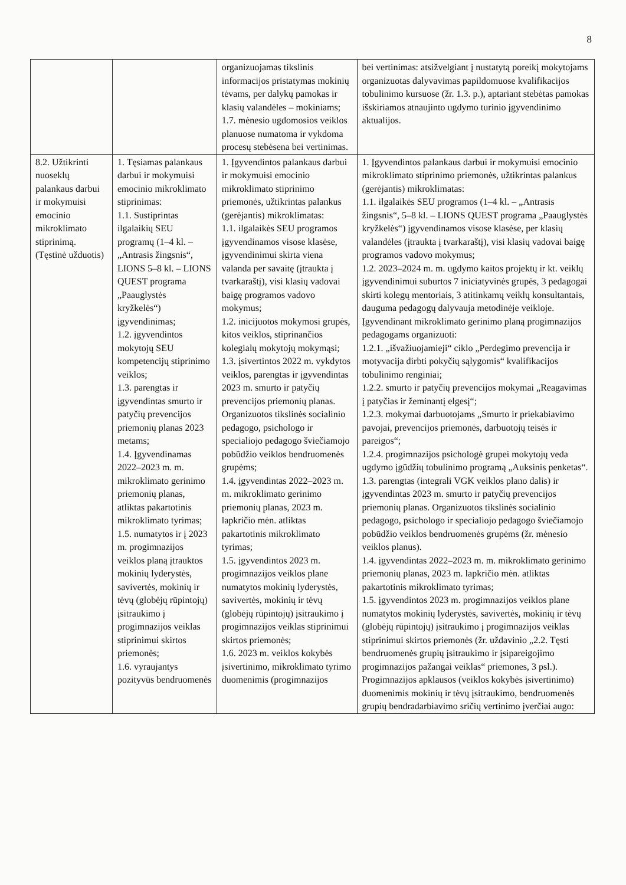8
| | | organizuojamas tikslinis informacijos pristatymas mokinių tėvams, per dalykų pamokas ir klasių valandėles – mokiniams; 1.7. mėnesio ugdomosios veiklos planuose numatoma ir vykdoma procesų stebėsena bei vertinimas. | bei vertinimas: atsižvelgiant į nustatytą poreikį mokytojams organizuotas dalyvavimas papildomuose kvalifikacijos tobulinimo kursuose (žr. 1.3. p.), aptariant stebėtas pamokas išskiriamos atnaujinto ugdymo turinio įgyvendinimo aktualijos. |
| 8.2. Užtikrinti nuoseklų palankaus darbui ir mokymuisi emocinio mikroklimato stiprinimą. (Tęstinė užduotis) | 1. Tęsiamas palankaus darbui ir mokymuisi emocinio mikroklimato stiprinimas: 1.1. Sustiprintas ilgalaikių SEU programų (1–4 kl. – „Antrasis žingsnis“, LIONS 5–8 kl. – LIONS QUEST programa „Paauglystės kryžkelės“) įgyvendinimas; 1.2. įgyvendintos mokytojų SEU kompetencijų stiprinimo veiklos; 1.3. parengtas ir įgyvendintas smurto ir patyčių prevencijos priemonių planas 2023 metams; 1.4. Įgyvendinamas 2022–2023 m. m. mikroklimato gerinimo priemonių planas, atliktas pakartotinis mikroklimato tyrimas; 1.5. numatytos ir į 2023 m. progimnazijos veiklos planą įtrauktos mokinių lyderystės, savivertės, mokinių ir tėvų (globėjų rūpintojų) įsitraukimo į progimnazijos veiklas stiprinimui skirtos priemonės; 1.6. vyraujantys pozityvūs bendruomenės | 1. Įgyvendintos palankaus darbui ir mokymuisi emocinio mikroklimato stiprinimo priemonės, užtikrintas palankus (gerėjantis) mikroklimatas: 1.1. ilgalaikės SEU programos įgyvendinamos visose klasėse, įgyvendinimui skirta viena valanda per savaitę (įtraukta į tvarkaraštį), visi klasių vadovai baigę programos vadovo mokymus; 1.2. inicijuotos mokymosi grupės, kitos veiklos, stiprinančios kolegialų mokytojų mokymąsi; 1.3. įsivertintos 2022 m. vykdytos veiklos, parengtas ir įgyvendintas 2023 m. smurto ir patyčių prevencijos priemonių planas. Organizuotos tikslinės socialinio pedagogo, psichologo ir specialiojo pedagogo šviečiamojo pobūdžio veiklos bendruomenės grupėms; 1.4. įgyvendintas 2022–2023 m. m. mikroklimato gerinimo priemonių planas, 2023 m. lapkričio mėn. atliktas pakartotinis mikroklimato tyrimas; 1.5. įgyvendintos 2023 m. progimnazijos veiklos plane numatytos mokinių lyderystės, savivertės, mokinių ir tėvų (globėjų rūpintojų) įsitraukimo į progimnazijos veiklas stiprinimui skirtos priemonės; 1.6. 2023 m. veiklos kokybės įsivertinimo, mikroklimato tyrimo duomenimis (progimnazijos | 1. Įgyvendintos palankaus darbui ir mokymuisi emocinio mikroklimato stiprinimo priemonės, užtikrintas palankus (gerėjantis) mikroklimatas: 1.1. ilgalaikės SEU programos (1–4 kl. – „Antrasis žingsnis“, 5–8 kl. – LIONS QUEST programa „Paauglystės kryžkelės“) įgyvendinamos visose klasėse, per klasių valandėles (įtraukta į tvarkaraštį), visi klasių vadovai baigę programos vadovo mokymus; 1.2. 2023–2024 m. m. ugdymo kaitos projektų ir kt. veiklų įgyvendinimui suburtos 7 iniciatyvinės grupės, 3 pedagogai skirti kolegų mentoriais, 3 atitinkamų veiklų konsultantais, dauguma pedagogų dalyvauja metodinėje veikloje. Įgyvendinant mikroklimato gerinimo planą progimnazijos pedagogams organizuoti: 1.2.1. „išvažiuojamieji“ ciklo „Perdegimo prevencija ir motyvacija dirbti pokyčių sąlygomis“ kvalifikacijos tobulinimo renginiai; 1.2.2. smurto ir patyčių prevencijos mokymai „Reagavimas į patyčias ir žeminantį elgesį“; 1.2.3. mokymai darbuotojams „Smurto ir priekabiavimo pavojai, prevencijos priemonės, darbuotojų teisės ir pareigos“; 1.2.4. progimnazijos psichologė grupei mokytojų veda ugdymo įgūdžių tobulinimo programą „Auksinis penketas“. 1.3. parengtas (integrali VGK veiklos plano dalis) ir įgyvendintas 2023 m. smurto ir patyčių prevencijos priemonių planas. Organizuotos tikslinės socialinio pedagogo, psichologo ir specialiojo pedagogo šviečiamojo pobūdžio veiklos bendruomenės grupėms (žr. mėnesio veiklos planus). 1.4. įgyvendintas 2022–2023 m. m. mikroklimato gerinimo priemonių planas, 2023 m. lapkričio mėn. atliktas pakartotinis mikroklimato tyrimas; 1.5. įgyvendintos 2023 m. progimnazijos veiklos plane numatytos mokinių lyderystės, savivertės, mokinių ir tėvų (globėjų rūpintojų) įsitraukimo į progimnazijos veiklas stiprinimui skirtos priemonės (žr. uždavinio „2.2. Tęsti bendruomenės grupių įsitraukimo ir įsipareigojimo progimnazijos pažangai veiklas“ priemones, 3 psl.). Progimnazijos apklausos (veiklos kokybės įsivertinimo) duomenimis mokinių ir tėvų įsitraukimo, bendruomenės grupių bendradarbiavimo sričių vertinimo įverčiai augo: |